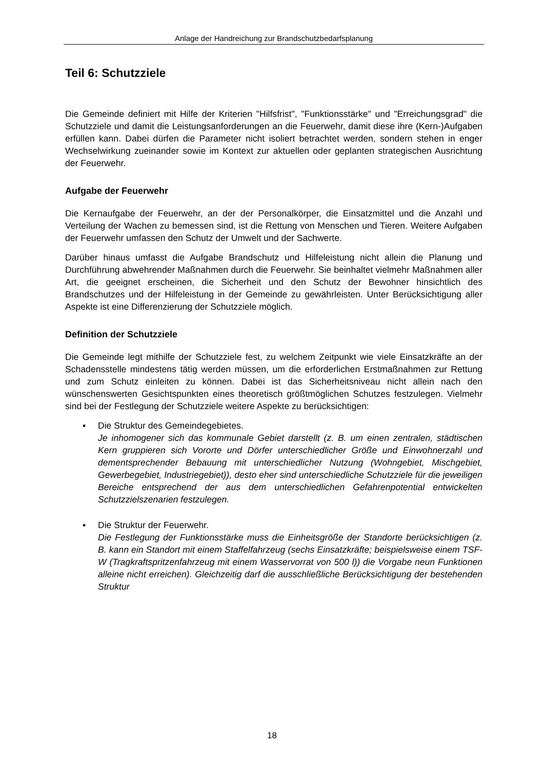Anlage der Handreichung zur Brandschutzbedarfsplanung
Teil 6: Schutzziele
Die Gemeinde definiert mit Hilfe der Kriterien "Hilfsfrist", "Funktionsstärke" und "Erreichungsgrad" die Schutzziele und damit die Leistungsanforderungen an die Feuerwehr, damit diese ihre (Kern-)Aufgaben erfüllen kann. Dabei dürfen die Parameter nicht isoliert betrachtet werden, sondern stehen in enger Wechselwirkung zueinander sowie im Kontext zur aktuellen oder geplanten strategischen Ausrichtung der Feuerwehr.
Aufgabe der Feuerwehr
Die Kernaufgabe der Feuerwehr, an der der Personalkörper, die Einsatzmittel und die Anzahl und Verteilung der Wachen zu bemessen sind, ist die Rettung von Menschen und Tieren. Weitere Aufgaben der Feuerwehr umfassen den Schutz der Umwelt und der Sachwerte.
Darüber hinaus umfasst die Aufgabe Brandschutz und Hilfeleistung nicht allein die Planung und Durchführung abwehrender Maßnahmen durch die Feuerwehr. Sie beinhaltet vielmehr Maßnahmen aller Art, die geeignet erscheinen, die Sicherheit und den Schutz der Bewohner hinsichtlich des Brandschutzes und der Hilfeleistung in der Gemeinde zu gewährleisten. Unter Berücksichtigung aller Aspekte ist eine Differenzierung der Schutzziele möglich.
Definition der Schutzziele
Die Gemeinde legt mithilfe der Schutzziele fest, zu welchem Zeitpunkt wie viele Einsatzkräfte an der Schadensstelle mindestens tätig werden müssen, um die erforderlichen Erstmaßnahmen zur Rettung und zum Schutz einleiten zu können. Dabei ist das Sicherheitsniveau nicht allein nach den wünschenswerten Gesichtspunkten eines theoretisch größtmöglichen Schutzes festzulegen. Vielmehr sind bei der Festlegung der Schutzziele weitere Aspekte zu berücksichtigen:
▪ Die Struktur des Gemeindegebietes.
Je inhomogener sich das kommunale Gebiet darstellt (z. B. um einen zentralen, städtischen Kern gruppieren sich Vororte und Dörfer unterschiedlicher Größe und Einwohnerzahl und dementsprechender Bebauung mit unterschiedlicher Nutzung (Wohngebiet, Mischgebiet, Gewerbegebiet, Industriegebiet)), desto eher sind unterschiedliche Schutzziele für die jeweiligen Bereiche entsprechend der aus dem unterschiedlichen Gefahrenpotential entwickelten Schutzzielszenarien festzulegen.
▪ Die Struktur der Feuerwehr.
Die Festlegung der Funktionsstärke muss die Einheitsgröße der Standorte berücksichtigen (z. B. kann ein Standort mit einem Staffelfahrzeug (sechs Einsatzkräfte; beispielsweise einem TSF-W (Tragkraftspritzenfahrzeug mit einem Wasservorrat von 500 l)) die Vorgabe neun Funktionen alleine nicht erreichen). Gleichzeitig darf die ausschließliche Berücksichtigung der bestehenden Struktur
18